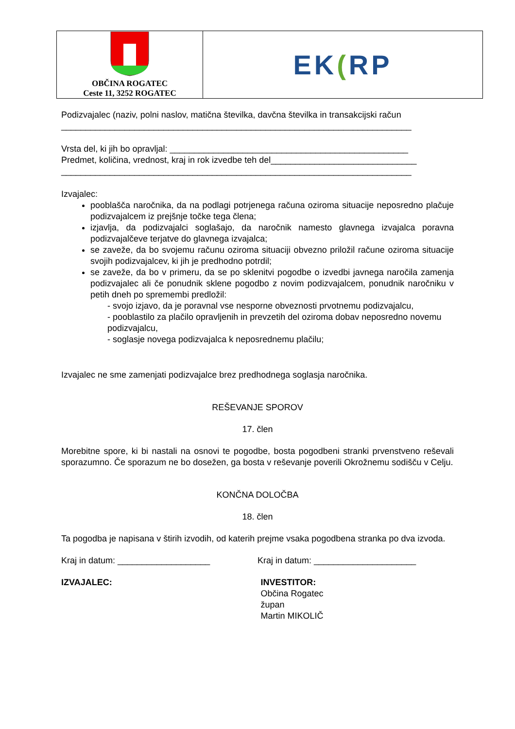OBČINA ROGATEC
Ceste 11, 3252 ROGATEC
EK(RP
Podizvajalec (naziv, polni naslov, matična številka, davčna številka in transakcijski račun
________________________________________________________________________
Vrsta del, ki jih bo opravljal: _________________________________________________
Predmet, količina, vrednost, kraj in rok izvedbe teh del______________________________
________________________________________________________________________
Izvajalec:
pooblašča naročnika, da na podlagi potrjenega računa oziroma situacije neposredno plačuje podizvajalcem iz prejšnje točke tega člena;
izjavlja, da podizvajalci soglašajo, da naročnik namesto glavnega izvajalca poravna podizvajalčeve terjatve do glavnega izvajalca;
se zaveže, da bo svojemu računu oziroma situaciji obvezno priložil račune oziroma situacije svojih podizvajalcev, ki jih je predhodno potrdil;
se zaveže, da bo v primeru, da se po sklenitvi pogodbe o izvedbi javnega naročila zamenja podizvajalec ali če ponudnik sklene pogodbo z novim podizvajalcem, ponudnik naročniku v petih dneh po spremembi predložil:
- svojo izjavo, da je poravnal vse nesporne obveznosti prvotnemu podizvajalcu,
- pooblastilo za plačilo opravljenih in prevzetih del oziroma dobav neposredno novemu podizvajalcu,
- soglasje novega podizvajalca k neposrednemu plačilu;
Izvajalec ne sme zamenjati podizvajalce brez predhodnega soglasja naročnika.
REŠEVANJE SPOROV
17. člen
Morebitne spore, ki bi nastali na osnovi te pogodbe, bosta pogodbeni stranki prvenstveno reševali sporazumno. Če sporazum ne bo dosežen, ga bosta v reševanje poverili Okrožnemu sodišču v Celju.
KONČNA DOLOČBA
18. člen
Ta pogodba je napisana v štirih izvodih, od katerih prejme vsaka pogodbena stranka po dva izvoda.
Kraj in datum: ___________________ Kraj in datum: _____________________
IZVAJALEC: INVESTITOR:
Občina Rogatec
župan
Martin MIKOLIČ